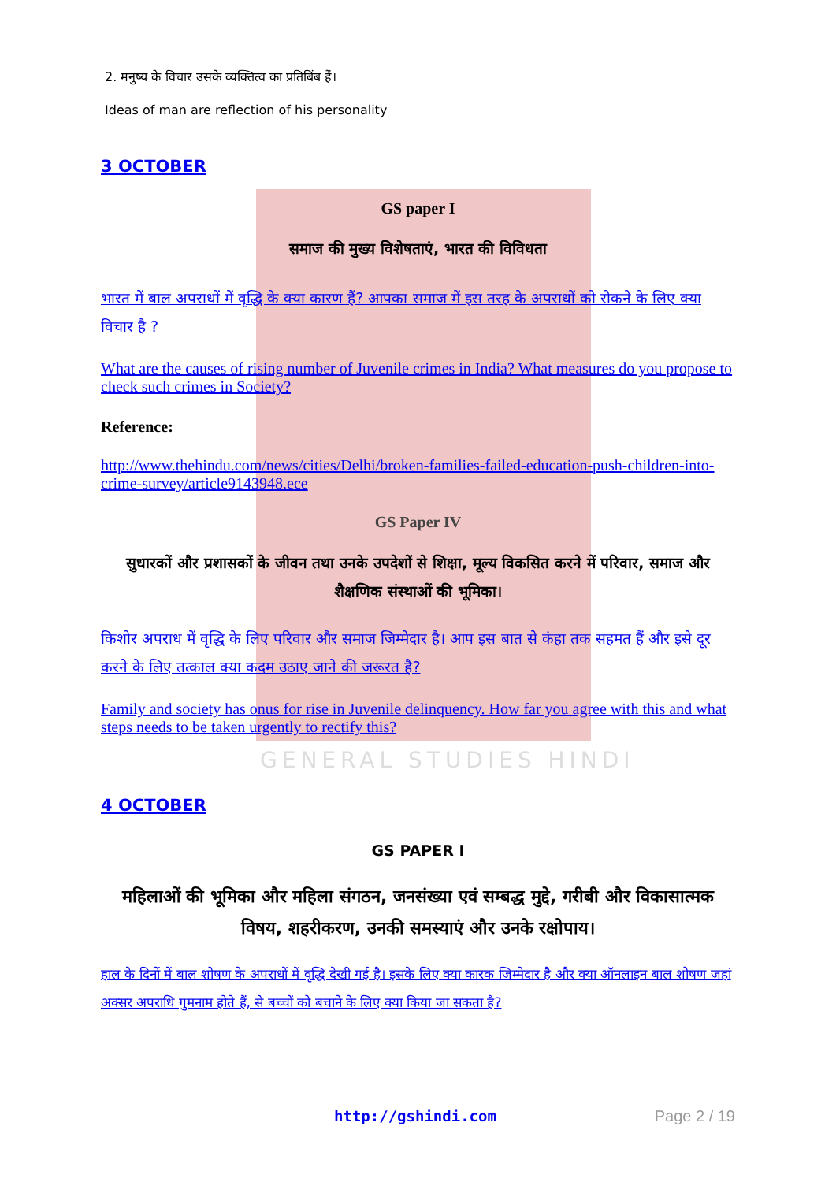GENERAL STUDIES HINDI
2. मनुष्य के विचार उसके व्यक्तित्व का प्रतिबिंब हैं।
Ideas of man are reflection of his personality
3 OCTOBER
GS paper I
समाज की मुख्य विशेषताएं, भारत की विविधता
भारत में बाल अपराधों में वृद्धि के क्या कारण हैं? आपका समाज में इस तरह के अपराधों को रोकने के लिए क्या विचार है ?
What are the causes of rising number of Juvenile crimes in India? What measures do you propose to check such crimes in Society?
Reference:
http://www.thehindu.com/news/cities/Delhi/broken-families-failed-education-push-children-into-crime-survey/article9143948.ece
GS Paper IV
सुधारकों और प्रशासकों के जीवन तथा उनके उपदेशों से शिक्षा, मूल्य विकसित करने में परिवार, समाज और शैक्षणिक संस्थाओं की भूमिका।
किशोर अपराध में वृद्धि के लिए परिवार और समाज जिम्मेदार है। आप इस बात से कंहा तक सहमत हैं और इसे दूर करने के लिए तत्काल क्या कदम उठाए जाने की जरूरत है?
Family and society has onus for rise in Juvenile delinquency. How far you agree with this and what steps needs to be taken urgently to rectify this?
4 OCTOBER
GS PAPER I
महिलाओं की भूमिका और महिला संगठन, जनसंख्या एवं सम्बद्ध मुद्दे, गरीबी और विकासात्मक विषय, शहरीकरण, उनकी समस्याएं और उनके रक्षोपाय।
हाल के दिनों में बाल शोषण के अपराधों में वृद्धि देखी गई है। इसके लिए क्या कारक जिम्मेदार है और क्या ऑनलाइन बाल शोषण जहां अक्सर अपराधि गुमनाम होते हैं, से बच्चों को बचाने के लिए क्या किया जा सकता है?
http://gshindi.com Page 2 / 19